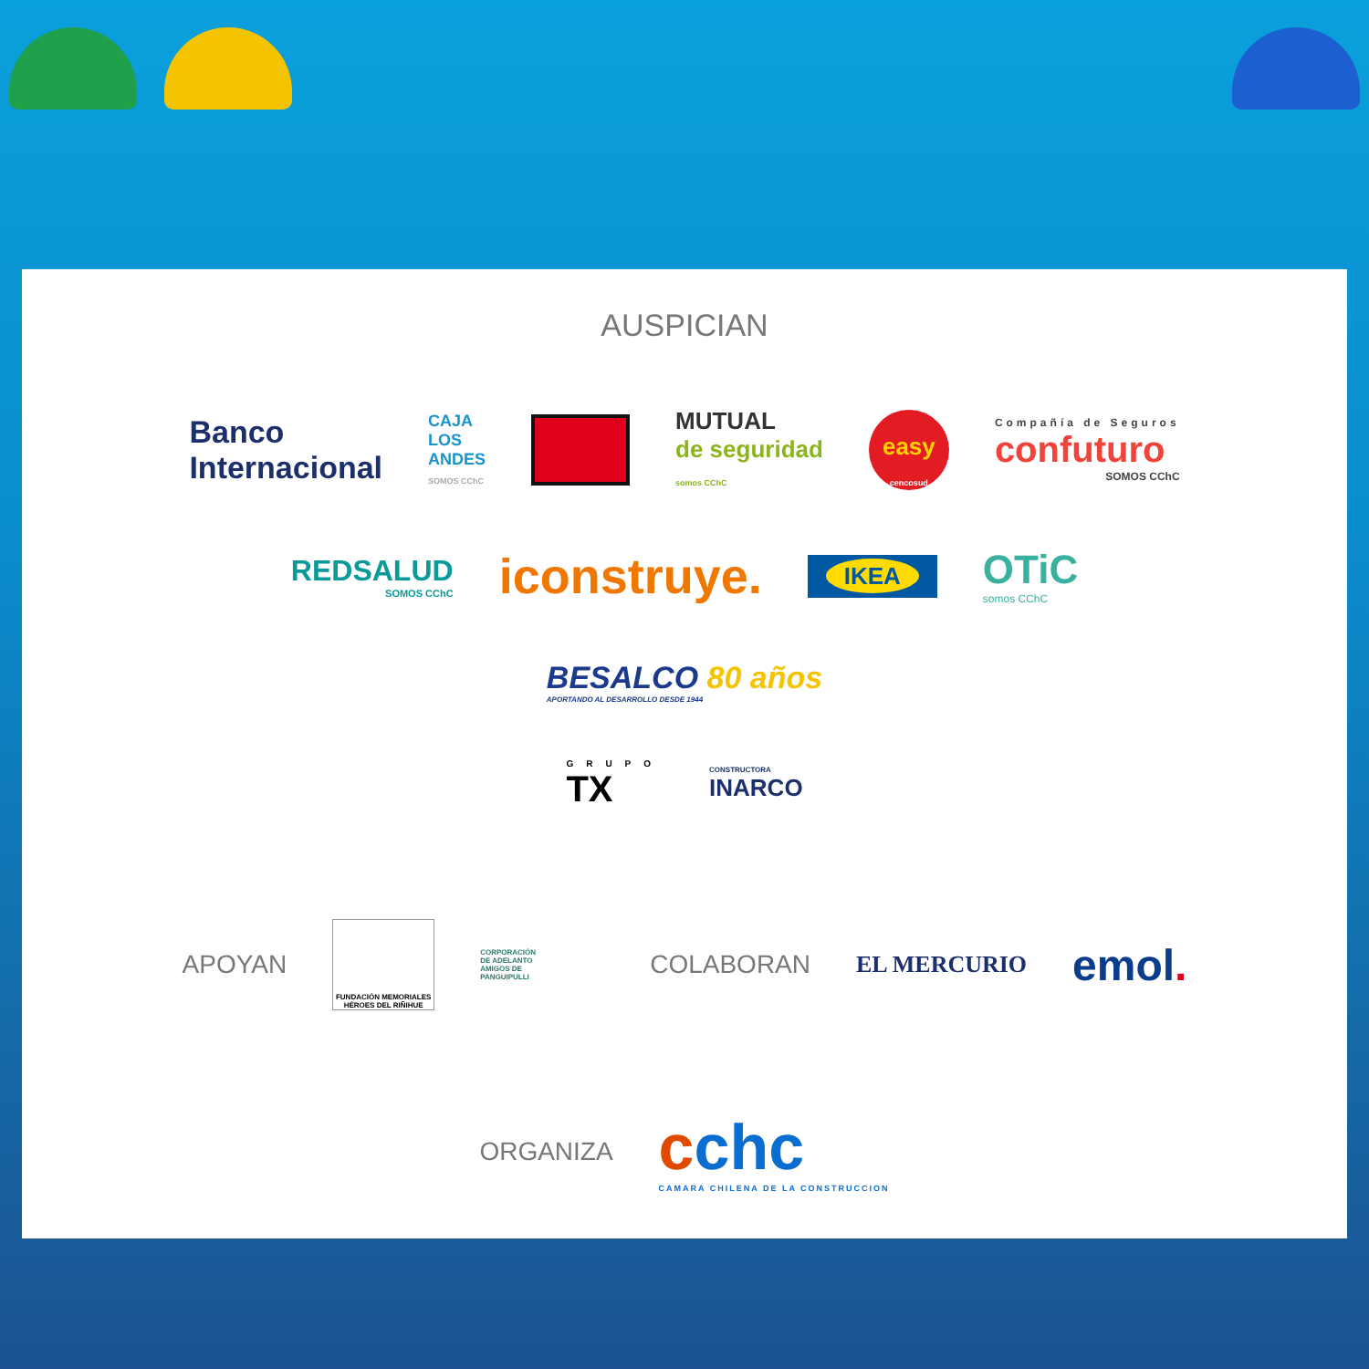AUSPICIAN
Banco
Internacional
CAJA
LOS
ANDES
SOMOS CChC
MUTUAL
de seguridad
somos CChC
easy
cencosud
Compañía de Seguros
confuturo
SOMOS CChC
REDSALUD
SOMOS CChC
iconstruye.
IKEA
OTiC
somos CChC
BESALCO 80 años
APORTANDO AL DESARROLLO DESDE 1944
GRUPO
TX
CONSTRUCTORA
INARCO
APOYAN
FUNDACIÓN MEMORIALES HÉROES DEL RIÑIHUE
CORPORACIÓN DE ADELANTO AMIGOS DE PANGUIPULLI
COLABORAN EL MERCURIO
emol.
ORGANIZA
cchc
CAMARA CHILENA DE LA CONSTRUCCION